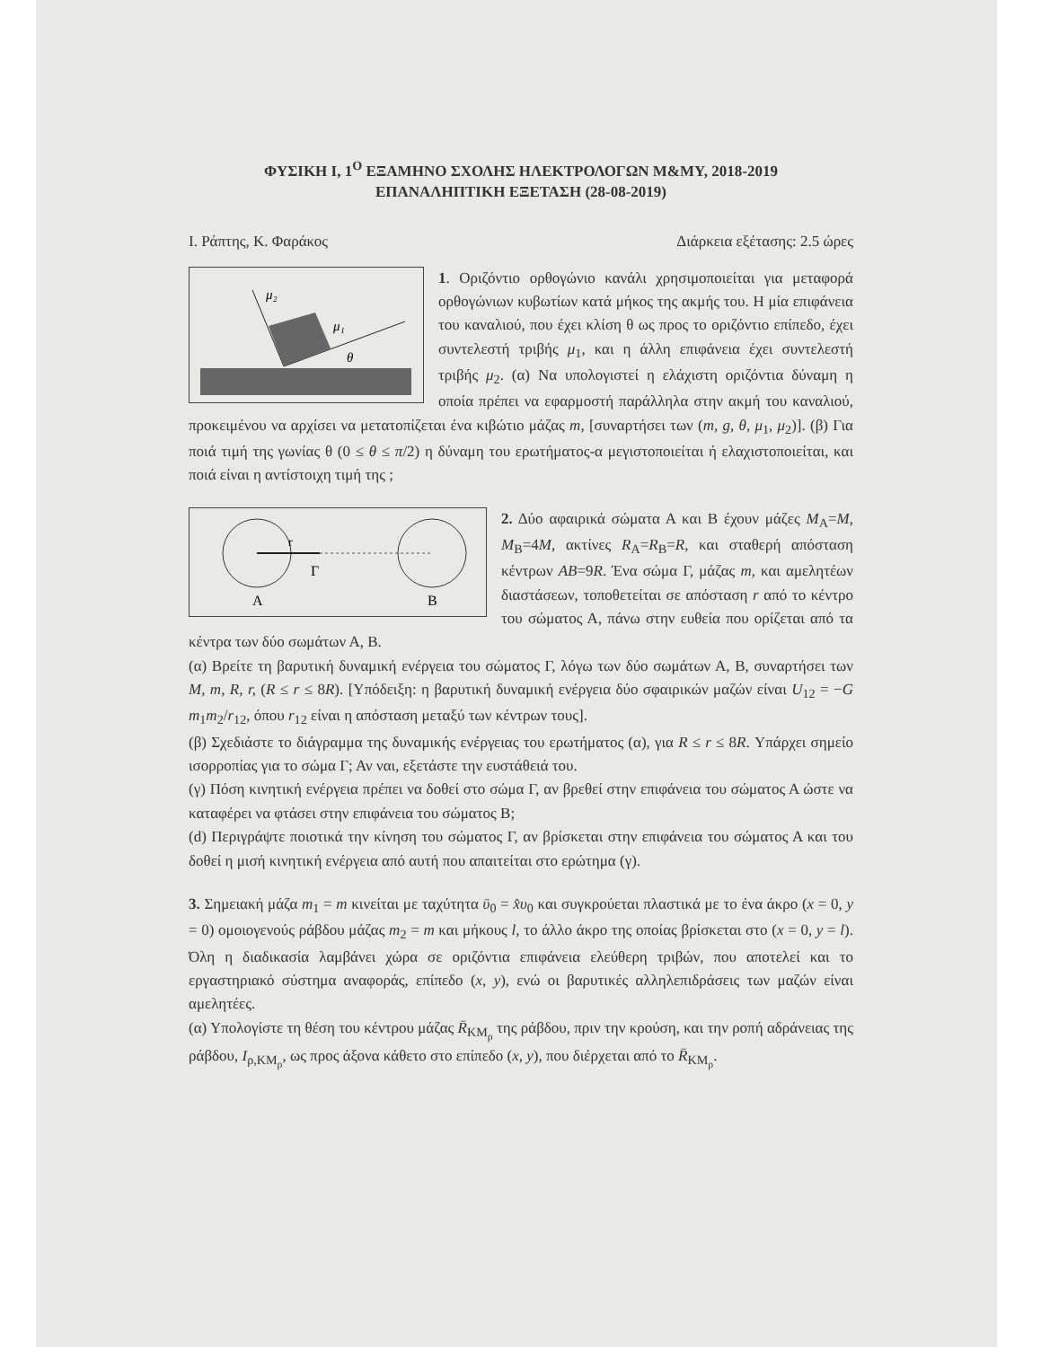ΦΥΣΙΚΗ Ι, 1<sup>Ο</sup> ΕΞΑΜΗΝΟ ΣΧΟΛΗΣ ΗΛΕΚΤΡΟΛΟΓΩΝ Μ&ΜΥ, 2018-2019
ΕΠΑΝΑΛΗΠΤΙΚΗ ΕΞΕΤΑΣΗ (28-08-2019)
Ι. Ράπτης, Κ. Φαράκος Διάρκεια εξέτασης: 2.5 ώρες
μ₂
μ₁
θ
1. Οριζόντιο ορθογώνιο κανάλι χρησιμοποιείται για μεταφορά ορθογώνιων κυβωτίων κατά μήκος της ακμής του. Η μία επιφάνεια του καναλιού, που έχει κλίση θ ως προς το οριζόντιο επίπεδο, έχει συντελεστή τριβής μ<sub>1</sub>, και η άλλη επιφάνεια έχει συντελεστή τριβής μ<sub>2</sub>. (α) Να υπολογιστεί η ελάχιστη οριζόντια δύναμη η οποία πρέπει να εφαρμοστή παράλληλα στην ακμή του καναλιού, προκειμένου να αρχίσει να μετατοπίζεται ένα κιβώτιο μάζας m, [συναρτήσει των (m, g, θ, μ<sub>1</sub>, μ<sub>2</sub>)]. (β) Για ποιά τιμή της γωνίας θ (0 ≤ θ ≤ π/2) η δύναμη του ερωτήματος-α μεγιστοποιείται ή ελαχιστοποιείται, και ποιά είναι η αντίστοιχη τιμή της ;
r
Γ
Α
Β
2. Δύο αφαιρικά σώματα Α και Β έχουν μάζες M<sub>A</sub>=M, M<sub>B</sub>=4M, ακτίνες R<sub>A</sub>=R<sub>B</sub>=R, και σταθερή απόσταση κέντρων AB=9R. Ένα σώμα Γ, μάζας m, και αμελητέων διαστάσεων, τοποθετείται σε απόσταση r από το κέντρο του σώματος Α, πάνω στην ευθεία που ορίζεται από τα κέντρα των δύο σωμάτων Α, Β.
(α) Βρείτε τη βαρυτική δυναμική ενέργεια του σώματος Γ, λόγω των δύο σωμάτων Α, Β, συναρτήσει των M, m, R, r, (R ≤ r ≤ 8R). [Υπόδειξη: η βαρυτική δυναμική ενέργεια δύο σφαιρικών μαζών είναι U<sub>12</sub> = −G m<sub>1</sub>m<sub>2</sub>/r<sub>12</sub>, όπου r<sub>12</sub> είναι η απόσταση μεταξύ των κέντρων τους].
(β) Σχεδιάστε το διάγραμμα της δυναμικής ενέργειας του ερωτήματος (α), για R ≤ r ≤ 8R. Υπάρχει σημείο ισορροπίας για το σώμα Γ; Αν ναι, εξετάστε την ευστάθειά του.
(γ) Πόση κινητική ενέργεια πρέπει να δοθεί στο σώμα Γ, αν βρεθεί στην επιφάνεια του σώματος Α ώστε να καταφέρει να φτάσει στην επιφάνεια του σώματος Β;
(d) Περιγράψτε ποιοτικά την κίνηση του σώματος Γ, αν βρίσκεται στην επιφάνεια του σώματος Α και του δοθεί η μισή κινητική ενέργεια από αυτή που απαιτείται στο ερώτημα (γ).
3. Σημειακή μάζα m<sub>1</sub> = m κινείται με ταχύτητα ῡ<sub>0</sub> = x̂υ<sub>0</sub> και συγκρούεται πλαστικά με το ένα άκρο (x = 0, y = 0) ομοιογενούς ράβδου μάζας m<sub>2</sub> = m και μήκους l, το άλλο άκρο της οποίας βρίσκεται στο (x = 0, y = l). Όλη η διαδικασία λαμβάνει χώρα σε οριζόντια επιφάνεια ελεύθερη τριβών, που αποτελεί και το εργαστηριακό σύστημα αναφοράς, επίπεδο (x, y), ενώ οι βαρυτικές αλληλεπιδράσεις των μαζών είναι αμελητέες.
(α) Υπολογίστε τη θέση του κέντρου μάζας R̄<sub>KM<sub>ρ</sub></sub> της ράβδου, πριν την κρούση, και την ροπή αδράνειας της ράβδου, I<sub>ρ,KM<sub>ρ</sub></sub>, ως προς άξονα κάθετο στο επίπεδο (x, y), που διέρχεται από το R̄<sub>KM<sub>ρ</sub></sub>.